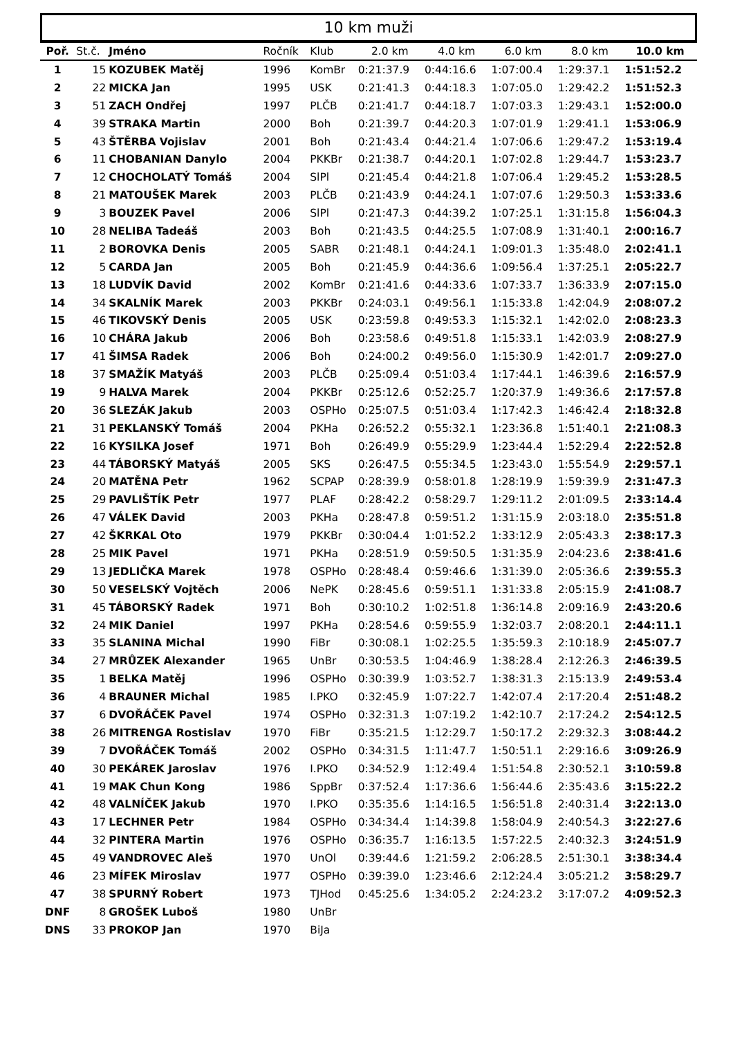10 km muži
| Poř. | St.č. | Jméno | Ročník | Klub | 2.0 km | 4.0 km | 6.0 km | 8.0 km | 10.0 km |
| --- | --- | --- | --- | --- | --- | --- | --- | --- | --- |
| 1 | 15 | KOZUBEK Matěj | 1996 | KomBr | 0:21:37.9 | 0:44:16.6 | 1:07:00.4 | 1:29:37.1 | 1:51:52.2 |
| 2 | 22 | MICKA Jan | 1995 | USK | 0:21:41.3 | 0:44:18.3 | 1:07:05.0 | 1:29:42.2 | 1:51:52.3 |
| 3 | 51 | ZACH Ondřej | 1997 | PLČB | 0:21:41.7 | 0:44:18.7 | 1:07:03.3 | 1:29:43.1 | 1:52:00.0 |
| 4 | 39 | STRAKA Martin | 2000 | Boh | 0:21:39.7 | 0:44:20.3 | 1:07:01.9 | 1:29:41.1 | 1:53:06.9 |
| 5 | 43 | ŠTĚRBA Vojislav | 2001 | Boh | 0:21:43.4 | 0:44:21.4 | 1:07:06.6 | 1:29:47.2 | 1:53:19.4 |
| 6 | 11 | CHOBANIAN Danylo | 2004 | PKKBr | 0:21:38.7 | 0:44:20.1 | 1:07:02.8 | 1:29:44.7 | 1:53:23.7 |
| 7 | 12 | CHOCHOLATÝ Tomáš | 2004 | SlPl | 0:21:45.4 | 0:44:21.8 | 1:07:06.4 | 1:29:45.2 | 1:53:28.5 |
| 8 | 21 | MATOUŠEK Marek | 2003 | PLČB | 0:21:43.9 | 0:44:24.1 | 1:07:07.6 | 1:29:50.3 | 1:53:33.6 |
| 9 | 3 | BOUZEK Pavel | 2006 | SlPl | 0:21:47.3 | 0:44:39.2 | 1:07:25.1 | 1:31:15.8 | 1:56:04.3 |
| 10 | 28 | NELIBA Tadeáš | 2003 | Boh | 0:21:43.5 | 0:44:25.5 | 1:07:08.9 | 1:31:40.1 | 2:00:16.7 |
| 11 | 2 | BOROVKA Denis | 2005 | SABR | 0:21:48.1 | 0:44:24.1 | 1:09:01.3 | 1:35:48.0 | 2:02:41.1 |
| 12 | 5 | CARDA Jan | 2005 | Boh | 0:21:45.9 | 0:44:36.6 | 1:09:56.4 | 1:37:25.1 | 2:05:22.7 |
| 13 | 18 | LUDVÍK David | 2002 | KomBr | 0:21:41.6 | 0:44:33.6 | 1:07:33.7 | 1:36:33.9 | 2:07:15.0 |
| 14 | 34 | SKALNÍK Marek | 2003 | PKKBr | 0:24:03.1 | 0:49:56.1 | 1:15:33.8 | 1:42:04.9 | 2:08:07.2 |
| 15 | 46 | TIKOVSKÝ Denis | 2005 | USK | 0:23:59.8 | 0:49:53.3 | 1:15:32.1 | 1:42:02.0 | 2:08:23.3 |
| 16 | 10 | CHÁRA Jakub | 2006 | Boh | 0:23:58.6 | 0:49:51.8 | 1:15:33.1 | 1:42:03.9 | 2:08:27.9 |
| 17 | 41 | ŠIMSA Radek | 2006 | Boh | 0:24:00.2 | 0:49:56.0 | 1:15:30.9 | 1:42:01.7 | 2:09:27.0 |
| 18 | 37 | SMAŽÍK Matyáš | 2003 | PLČB | 0:25:09.4 | 0:51:03.4 | 1:17:44.1 | 1:46:39.6 | 2:16:57.9 |
| 19 | 9 | HALVA Marek | 2004 | PKKBr | 0:25:12.6 | 0:52:25.7 | 1:20:37.9 | 1:49:36.6 | 2:17:57.8 |
| 20 | 36 | SLEZÁK Jakub | 2003 | OSPHo | 0:25:07.5 | 0:51:03.4 | 1:17:42.3 | 1:46:42.4 | 2:18:32.8 |
| 21 | 31 | PEKLANSKÝ Tomáš | 2004 | PKHa | 0:26:52.2 | 0:55:32.1 | 1:23:36.8 | 1:51:40.1 | 2:21:08.3 |
| 22 | 16 | KYSILKA Josef | 1971 | Boh | 0:26:49.9 | 0:55:29.9 | 1:23:44.4 | 1:52:29.4 | 2:22:52.8 |
| 23 | 44 | TÁBORSKÝ Matyáš | 2005 | SKS | 0:26:47.5 | 0:55:34.5 | 1:23:43.0 | 1:55:54.9 | 2:29:57.1 |
| 24 | 20 | MATĚNA Petr | 1962 | SCPAP | 0:28:39.9 | 0:58:01.8 | 1:28:19.9 | 1:59:39.9 | 2:31:47.3 |
| 25 | 29 | PAVLIŠTÍK Petr | 1977 | PLAF | 0:28:42.2 | 0:58:29.7 | 1:29:11.2 | 2:01:09.5 | 2:33:14.4 |
| 26 | 47 | VÁLEK David | 2003 | PKHa | 0:28:47.8 | 0:59:51.2 | 1:31:15.9 | 2:03:18.0 | 2:35:51.8 |
| 27 | 42 | ŠKRKAL Oto | 1979 | PKKBr | 0:30:04.4 | 1:01:52.2 | 1:33:12.9 | 2:05:43.3 | 2:38:17.3 |
| 28 | 25 | MIK Pavel | 1971 | PKHa | 0:28:51.9 | 0:59:50.5 | 1:31:35.9 | 2:04:23.6 | 2:38:41.6 |
| 29 | 13 | JEDLIČKA Marek | 1978 | OSPHo | 0:28:48.4 | 0:59:46.6 | 1:31:39.0 | 2:05:36.6 | 2:39:55.3 |
| 30 | 50 | VESELSKÝ Vojtěch | 2006 | NePK | 0:28:45.6 | 0:59:51.1 | 1:31:33.8 | 2:05:15.9 | 2:41:08.7 |
| 31 | 45 | TÁBORSKÝ Radek | 1971 | Boh | 0:30:10.2 | 1:02:51.8 | 1:36:14.8 | 2:09:16.9 | 2:43:20.6 |
| 32 | 24 | MIK Daniel | 1997 | PKHa | 0:28:54.6 | 0:59:55.9 | 1:32:03.7 | 2:08:20.1 | 2:44:11.1 |
| 33 | 35 | SLANINA Michal | 1990 | FiBr | 0:30:08.1 | 1:02:25.5 | 1:35:59.3 | 2:10:18.9 | 2:45:07.7 |
| 34 | 27 | MRŮZEK Alexander | 1965 | UnBr | 0:30:53.5 | 1:04:46.9 | 1:38:28.4 | 2:12:26.3 | 2:46:39.5 |
| 35 | 1 | BELKA Matěj | 1996 | OSPHo | 0:30:39.9 | 1:03:52.7 | 1:38:31.3 | 2:15:13.9 | 2:49:53.4 |
| 36 | 4 | BRAUNER Michal | 1985 | I.PKO | 0:32:45.9 | 1:07:22.7 | 1:42:07.4 | 2:17:20.4 | 2:51:48.2 |
| 37 | 6 | DVOŘÁČEK Pavel | 1974 | OSPHo | 0:32:31.3 | 1:07:19.2 | 1:42:10.7 | 2:17:24.2 | 2:54:12.5 |
| 38 | 26 | MITRENGA Rostislav | 1970 | FiBr | 0:35:21.5 | 1:12:29.7 | 1:50:17.2 | 2:29:32.3 | 3:08:44.2 |
| 39 | 7 | DVOŘÁČEK Tomáš | 2002 | OSPHo | 0:34:31.5 | 1:11:47.7 | 1:50:51.1 | 2:29:16.6 | 3:09:26.9 |
| 40 | 30 | PEKÁREK Jaroslav | 1976 | I.PKO | 0:34:52.9 | 1:12:49.4 | 1:51:54.8 | 2:30:52.1 | 3:10:59.8 |
| 41 | 19 | MAK Chun Kong | 1986 | SppBr | 0:37:52.4 | 1:17:36.6 | 1:56:44.6 | 2:35:43.6 | 3:15:22.2 |
| 42 | 48 | VALNÍČEK Jakub | 1970 | I.PKO | 0:35:35.6 | 1:14:16.5 | 1:56:51.8 | 2:40:31.4 | 3:22:13.0 |
| 43 | 17 | LECHNER Petr | 1984 | OSPHo | 0:34:34.4 | 1:14:39.8 | 1:58:04.9 | 2:40:54.3 | 3:22:27.6 |
| 44 | 32 | PINTERA Martin | 1976 | OSPHo | 0:36:35.7 | 1:16:13.5 | 1:57:22.5 | 2:40:32.3 | 3:24:51.9 |
| 45 | 49 | VANDROVEC Aleš | 1970 | UnOl | 0:39:44.6 | 1:21:59.2 | 2:06:28.5 | 2:51:30.1 | 3:38:34.4 |
| 46 | 23 | MÍFEK Miroslav | 1977 | OSPHo | 0:39:39.0 | 1:23:46.6 | 2:12:24.4 | 3:05:21.2 | 3:58:29.7 |
| 47 | 38 | SPURNÝ Robert | 1973 | TJHod | 0:45:25.6 | 1:34:05.2 | 2:24:23.2 | 3:17:07.2 | 4:09:52.3 |
| DNF | 8 | GROŠEK Luboš | 1980 | UnBr | | | | | |
| DNS | 33 | PROKOP Jan | 1970 | BiJa | | | | | |